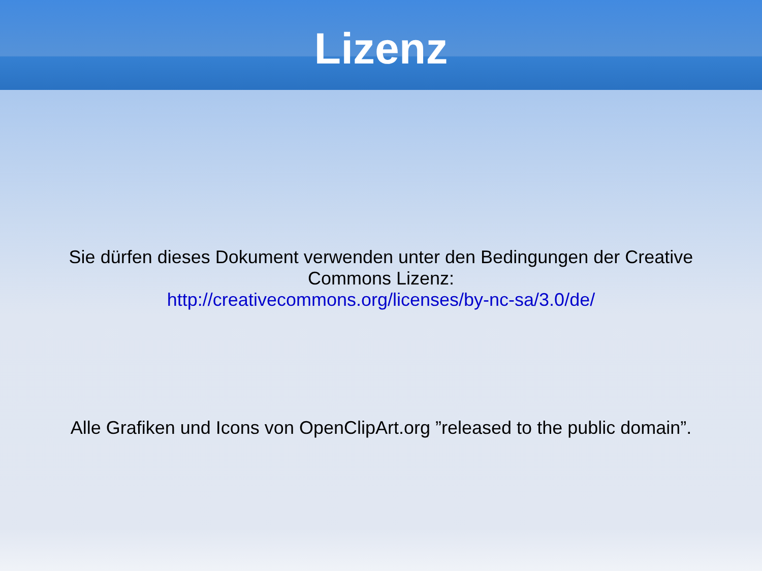Lizenz
Sie dürfen dieses Dokument verwenden unter den Bedingungen der Creative Commons Lizenz:
http://creativecommons.org/licenses/by-nc-sa/3.0/de/
Alle Grafiken und Icons von OpenClipArt.org ”released to the public domain”.